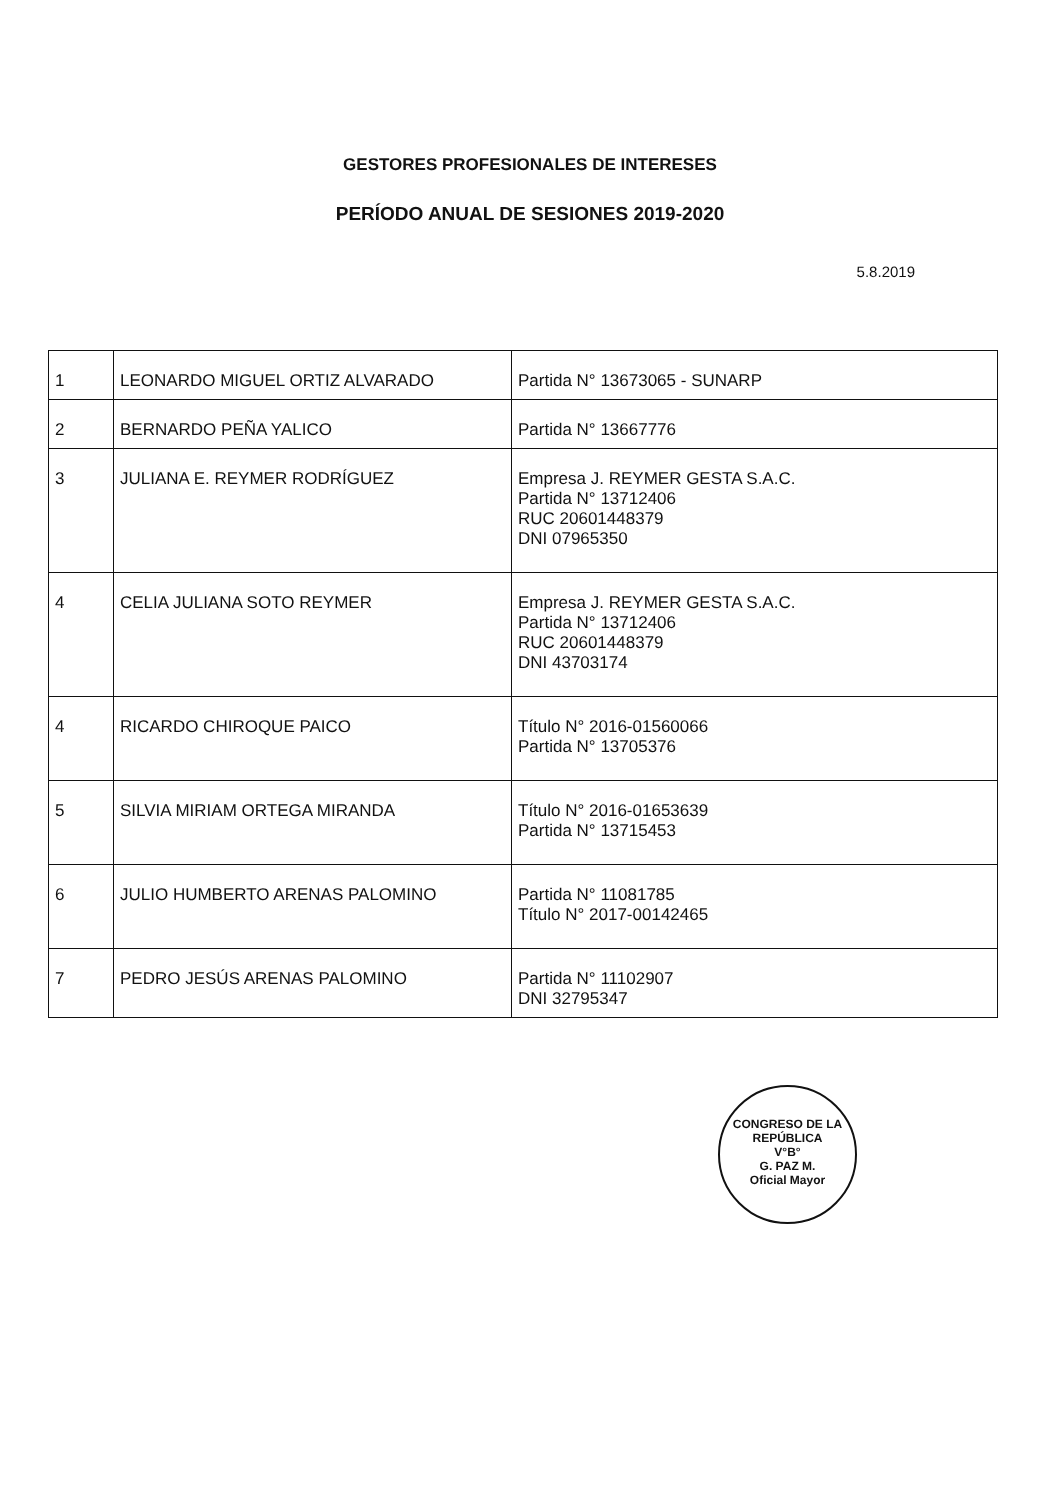GESTORES PROFESIONALES DE INTERESES
PERÍODO ANUAL DE SESIONES 2019-2020
5.8.2019
| 1 | LEONARDO MIGUEL ORTIZ ALVARADO | Partida N° 13673065 - SUNARP |
| 2 | BERNARDO PEÑA YALICO | Partida N° 13667776 |
| 3 | JULIANA E. REYMER RODRÍGUEZ | Empresa J. REYMER GESTA S.A.C. Partida N° 13712406 RUC 20601448379 DNI 07965350 |
| 4 | CELIA JULIANA SOTO REYMER | Empresa J. REYMER GESTA S.A.C. Partida N° 13712406 RUC 20601448379 DNI 43703174 |
| 4 | RICARDO CHIROQUE PAICO | Título N° 2016-01560066 Partida N° 13705376 |
| 5 | SILVIA MIRIAM ORTEGA MIRANDA | Título N° 2016-01653639 Partida N° 13715453 |
| 6 | JULIO HUMBERTO ARENAS PALOMINO | Partida N° 11081785 Título N° 2017-00142465 |
| 7 | PEDRO JESÚS ARENAS PALOMINO | Partida N° 11102907 DNI 32795347 |
CONGRESO DE LA REPÚBLICA
V°B°
G. PAZ M.
Oficial Mayor